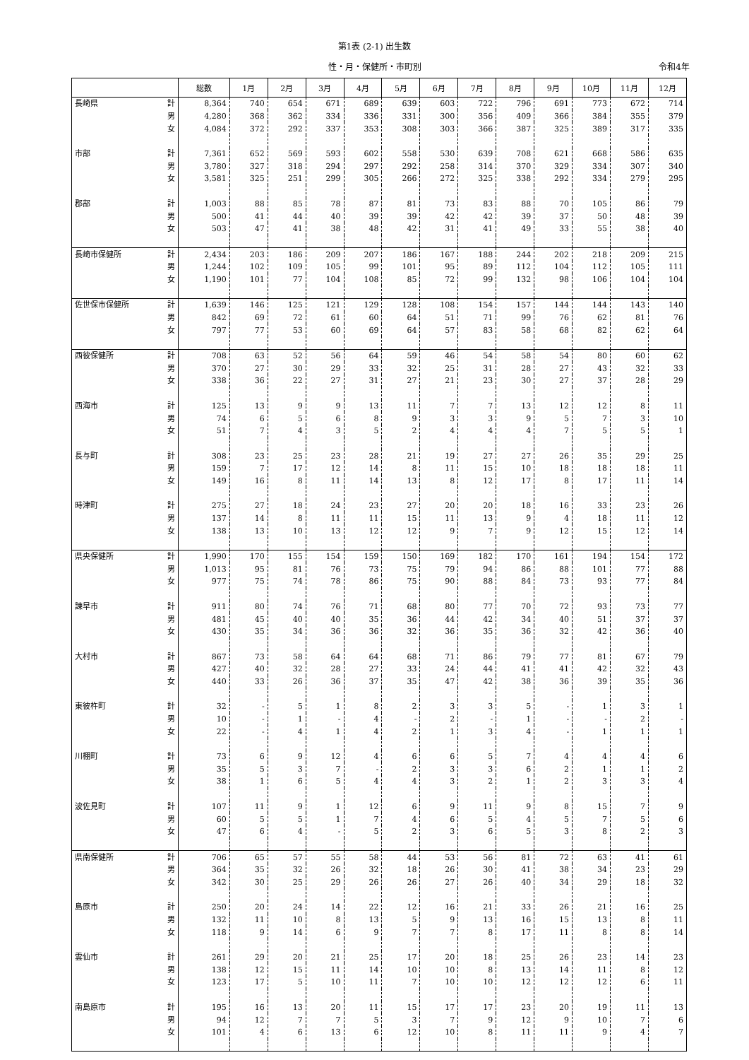第1表 (2-1) 出生数
性・月・保健所・市町別 令和4年
| | | 総数 | 1月 | 2月 | 3月 | 4月 | 5月 | 6月 | 7月 | 8月 | 9月 | 10月 | 11月 | 12月 |
| --- | --- | --- | --- | --- | --- | --- | --- | --- | --- | --- | --- | --- | --- | --- |
| 長崎県 | 計 | 8,364 | 740 | 654 | 671 | 689 | 639 | 603 | 722 | 796 | 691 | 773 | 672 | 714 |
| | 男 | 4,280 | 368 | 362 | 334 | 336 | 331 | 300 | 356 | 409 | 366 | 384 | 355 | 379 |
| | 女 | 4,084 | 372 | 292 | 337 | 353 | 308 | 303 | 366 | 387 | 325 | 389 | 317 | 335 |
| 市部 | 計 | 7,361 | 652 | 569 | 593 | 602 | 558 | 530 | 639 | 708 | 621 | 668 | 586 | 635 |
| | 男 | 3,780 | 327 | 318 | 294 | 297 | 292 | 258 | 314 | 370 | 329 | 334 | 307 | 340 |
| | 女 | 3,581 | 325 | 251 | 299 | 305 | 266 | 272 | 325 | 338 | 292 | 334 | 279 | 295 |
| 郡部 | 計 | 1,003 | 88 | 85 | 78 | 87 | 81 | 73 | 83 | 88 | 70 | 105 | 86 | 79 |
| | 男 | 500 | 41 | 44 | 40 | 39 | 39 | 42 | 42 | 39 | 37 | 50 | 48 | 39 |
| | 女 | 503 | 47 | 41 | 38 | 48 | 42 | 31 | 41 | 49 | 33 | 55 | 38 | 40 |
| 長崎市保健所 | 計 | 2,434 | 203 | 186 | 209 | 207 | 186 | 167 | 188 | 244 | 202 | 218 | 209 | 215 |
| | 男 | 1,244 | 102 | 109 | 105 | 99 | 101 | 95 | 89 | 112 | 104 | 112 | 105 | 111 |
| | 女 | 1,190 | 101 | 77 | 104 | 108 | 85 | 72 | 99 | 132 | 98 | 106 | 104 | 104 |
| 佐世保市保健所 | 計 | 1,639 | 146 | 125 | 121 | 129 | 128 | 108 | 154 | 157 | 144 | 144 | 143 | 140 |
| | 男 | 842 | 69 | 72 | 61 | 60 | 64 | 51 | 71 | 99 | 76 | 62 | 81 | 76 |
| | 女 | 797 | 77 | 53 | 60 | 69 | 64 | 57 | 83 | 58 | 68 | 82 | 62 | 64 |
| 西彼保健所 | 計 | 708 | 63 | 52 | 56 | 64 | 59 | 46 | 54 | 58 | 54 | 80 | 60 | 62 |
| | 男 | 370 | 27 | 30 | 29 | 33 | 32 | 25 | 31 | 28 | 27 | 43 | 32 | 33 |
| | 女 | 338 | 36 | 22 | 27 | 31 | 27 | 21 | 23 | 30 | 27 | 37 | 28 | 29 |
| 西海市 | 計 | 125 | 13 | 9 | 9 | 13 | 11 | 7 | 7 | 13 | 12 | 12 | 8 | 11 |
| | 男 | 74 | 6 | 5 | 6 | 8 | 9 | 3 | 3 | 9 | 5 | 7 | 3 | 10 |
| | 女 | 51 | 7 | 4 | 3 | 5 | 2 | 4 | 4 | 4 | 7 | 5 | 5 | 1 |
| 長与町 | 計 | 308 | 23 | 25 | 23 | 28 | 21 | 19 | 27 | 27 | 26 | 35 | 29 | 25 |
| | 男 | 159 | 7 | 17 | 12 | 14 | 8 | 11 | 15 | 10 | 18 | 18 | 18 | 11 |
| | 女 | 149 | 16 | 8 | 11 | 14 | 13 | 8 | 12 | 17 | 8 | 17 | 11 | 14 |
| 時津町 | 計 | 275 | 27 | 18 | 24 | 23 | 27 | 20 | 20 | 18 | 16 | 33 | 23 | 26 |
| | 男 | 137 | 14 | 8 | 11 | 11 | 15 | 11 | 13 | 9 | 4 | 18 | 11 | 12 |
| | 女 | 138 | 13 | 10 | 13 | 12 | 12 | 9 | 7 | 9 | 12 | 15 | 12 | 14 |
| 県央保健所 | 計 | 1,990 | 170 | 155 | 154 | 159 | 150 | 169 | 182 | 170 | 161 | 194 | 154 | 172 |
| | 男 | 1,013 | 95 | 81 | 76 | 73 | 75 | 79 | 94 | 86 | 88 | 101 | 77 | 88 |
| | 女 | 977 | 75 | 74 | 78 | 86 | 75 | 90 | 88 | 84 | 73 | 93 | 77 | 84 |
| 諫早市 | 計 | 911 | 80 | 74 | 76 | 71 | 68 | 80 | 77 | 70 | 72 | 93 | 73 | 77 |
| | 男 | 481 | 45 | 40 | 40 | 35 | 36 | 44 | 42 | 34 | 40 | 51 | 37 | 37 |
| | 女 | 430 | 35 | 34 | 36 | 36 | 32 | 36 | 35 | 36 | 32 | 42 | 36 | 40 |
| 大村市 | 計 | 867 | 73 | 58 | 64 | 64 | 68 | 71 | 86 | 79 | 77 | 81 | 67 | 79 |
| | 男 | 427 | 40 | 32 | 28 | 27 | 33 | 24 | 44 | 41 | 41 | 42 | 32 | 43 |
| | 女 | 440 | 33 | 26 | 36 | 37 | 35 | 47 | 42 | 38 | 36 | 39 | 35 | 36 |
| 東彼杵町 | 計 | 32 | - | 5 | 1 | 8 | 2 | 3 | 3 | 5 | - | 1 | 3 | 1 |
| | 男 | 10 | - | 1 | - | 4 | - | 2 | - | 1 | - | - | 2 | - |
| | 女 | 22 | - | 4 | 1 | 4 | 2 | 1 | 3 | 4 | - | 1 | 1 | 1 |
| 川棚町 | 計 | 73 | 6 | 9 | 12 | 4 | 6 | 6 | 5 | 7 | 4 | 4 | 4 | 6 |
| | 男 | 35 | 5 | 3 | 7 | - | 2 | 3 | 3 | 6 | 2 | 1 | 1 | 2 |
| | 女 | 38 | 1 | 6 | 5 | 4 | 4 | 3 | 2 | 1 | 2 | 3 | 3 | 4 |
| 波佐見町 | 計 | 107 | 11 | 9 | 1 | 12 | 6 | 9 | 11 | 9 | 8 | 15 | 7 | 9 |
| | 男 | 60 | 5 | 5 | 1 | 7 | 4 | 6 | 5 | 4 | 5 | 7 | 5 | 6 |
| | 女 | 47 | 6 | 4 | - | 5 | 2 | 3 | 6 | 5 | 3 | 8 | 2 | 3 |
| 県南保健所 | 計 | 706 | 65 | 57 | 55 | 58 | 44 | 53 | 56 | 81 | 72 | 63 | 41 | 61 |
| | 男 | 364 | 35 | 32 | 26 | 32 | 18 | 26 | 30 | 41 | 38 | 34 | 23 | 29 |
| | 女 | 342 | 30 | 25 | 29 | 26 | 26 | 27 | 26 | 40 | 34 | 29 | 18 | 32 |
| 島原市 | 計 | 250 | 20 | 24 | 14 | 22 | 12 | 16 | 21 | 33 | 26 | 21 | 16 | 25 |
| | 男 | 132 | 11 | 10 | 8 | 13 | 5 | 9 | 13 | 16 | 15 | 13 | 8 | 11 |
| | 女 | 118 | 9 | 14 | 6 | 9 | 7 | 7 | 8 | 17 | 11 | 8 | 8 | 14 |
| 雲仙市 | 計 | 261 | 29 | 20 | 21 | 25 | 17 | 20 | 18 | 25 | 26 | 23 | 14 | 23 |
| | 男 | 138 | 12 | 15 | 11 | 14 | 10 | 10 | 8 | 13 | 14 | 11 | 8 | 12 |
| | 女 | 123 | 17 | 5 | 10 | 11 | 7 | 10 | 10 | 12 | 12 | 12 | 6 | 11 |
| 南島原市 | 計 | 195 | 16 | 13 | 20 | 11 | 15 | 17 | 17 | 23 | 20 | 19 | 11 | 13 |
| | 男 | 94 | 12 | 7 | 7 | 5 | 3 | 7 | 9 | 12 | 9 | 10 | 7 | 6 |
| | 女 | 101 | 4 | 6 | 13 | 6 | 12 | 10 | 8 | 11 | 11 | 9 | 4 | 7 |